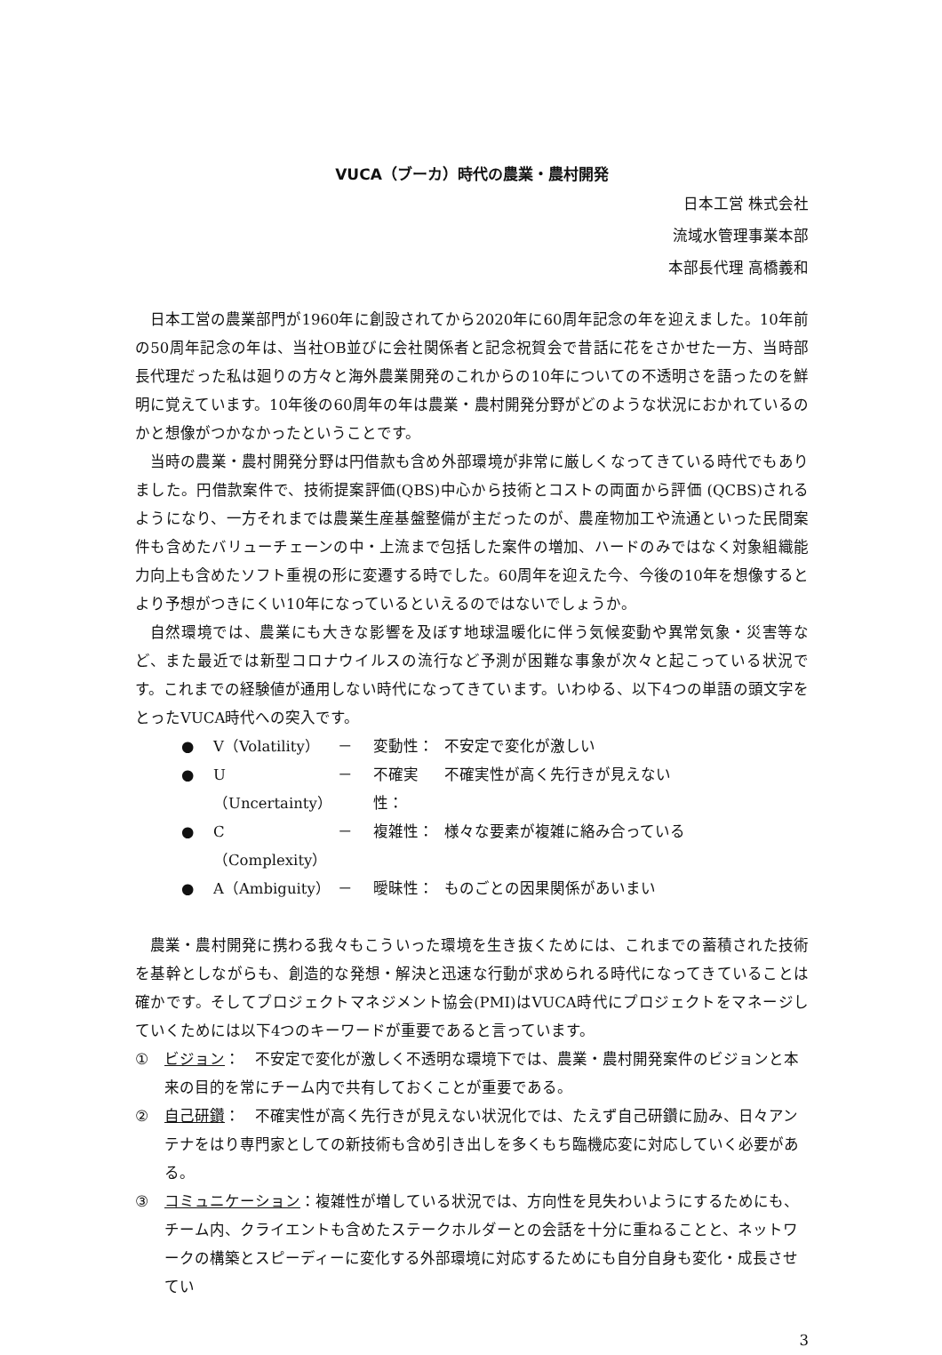VUCA（ブーカ）時代の農業・農村開発
日本工営 株式会社
流域水管理事業本部
本部長代理 高橋義和
日本工営の農業部門が1960年に創設されてから2020年に60周年記念の年を迎えました。10年前の50周年記念の年は、当社OB並びに会社関係者と記念祝賀会で昔話に花をさかせた一方、当時部長代理だった私は廻りの方々と海外農業開発のこれからの10年についての不透明さを語ったのを鮮明に覚えています。10年後の60周年の年は農業・農村開発分野がどのような状況におかれているのかと想像がつかなかったということです。
当時の農業・農村開発分野は円借款も含め外部環境が非常に厳しくなってきている時代でもありました。円借款案件で、技術提案評価(QBS)中心から技術とコストの両面から評価 (QCBS)されるようになり、一方それまでは農業生産基盤整備が主だったのが、農産物加工や流通といった民間案件も含めたバリューチェーンの中・上流まで包括した案件の増加、ハードのみではなく対象組織能力向上も含めたソフト重視の形に変遷する時でした。60周年を迎えた今、今後の10年を想像するとより予想がつきにくい10年になっているといえるのではないでしょうか。
自然環境では、農業にも大きな影響を及ぼす地球温暖化に伴う気候変動や異常気象・災害等など、また最近では新型コロナウイルスの流行など予測が困難な事象が次々と起こっている状況です。これまでの経験値が通用しない時代になってきています。いわゆる、以下4つの単語の頭文字をとったVUCA時代への突入です。
● V（Volatility） － 変動性： 不安定で変化が激しい
● U（Uncertainty） － 不確実性： 不確実性が高く先行きが見えない
● C（Complexity） － 複雑性： 様々な要素が複雑に絡み合っている
● A（Ambiguity） － 曖昧性： ものごとの因果関係があいまい
農業・農村開発に携わる我々もこういった環境を生き抜くためには、これまでの蓄積された技術を基幹としながらも、創造的な発想・解決と迅速な行動が求められる時代になってきていることは確かです。そしてプロジェクトマネジメント協会(PMI)はVUCA時代にプロジェクトをマネージしていくためには以下4つのキーワードが重要であると言っています。
① ビジョン：　不安定で変化が激しく不透明な環境下では、農業・農村開発案件のビジョンと本来の目的を常にチーム内で共有しておくことが重要である。
② 自己研鑽：　不確実性が高く先行きが見えない状況化では、たえず自己研鑽に励み、日々アンテナをはり専門家としての新技術も含め引き出しを多くもち臨機応変に対応していく必要がある。
③ コミュニケーション：複雑性が増している状況では、方向性を見失わいようにするためにも、チーム内、クライエントも含めたステークホルダーとの会話を十分に重ねることと、ネットワークの構築とスピーディーに変化する外部環境に対応するためにも自分自身も変化・成長させてい
3